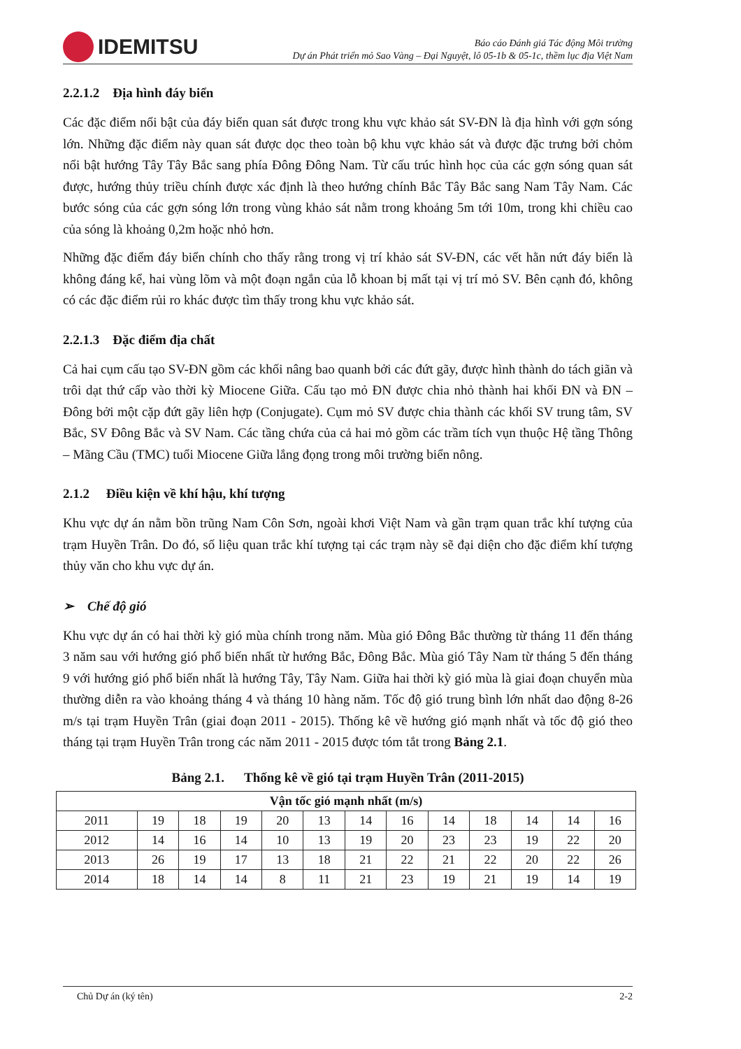IDEMITSU
Báo cáo Đánh giá Tác động Môi trường
Dự án Phát triển mỏ Sao Vàng – Đại Nguyệt, lô 05-1b & 05-1c, thềm lục địa Việt Nam
2.2.1.2 Địa hình đáy biển
Các đặc điểm nổi bật của đáy biển quan sát được trong khu vực khảo sát SV-ĐN là địa hình với gợn sóng lớn. Những đặc điểm này quan sát được dọc theo toàn bộ khu vực khảo sát và được đặc trưng bởi chỏm nổi bật hướng Tây Tây Bắc sang phía Đông Đông Nam. Từ cấu trúc hình học của các gợn sóng quan sát được, hướng thủy triều chính được xác định là theo hướng chính Bắc Tây Bắc sang Nam Tây Nam. Các bước sóng của các gợn sóng lớn trong vùng khảo sát nằm trong khoảng 5m tới 10m, trong khi chiều cao của sóng là khoảng 0,2m hoặc nhỏ hơn.
Những đặc điểm đáy biển chính cho thấy rằng trong vị trí khảo sát SV-ĐN, các vết hằn nứt đáy biển là không đáng kể, hai vùng lõm và một đoạn ngắn của lỗ khoan bị mất tại vị trí mỏ SV. Bên cạnh đó, không có các đặc điểm rủi ro khác được tìm thấy trong khu vực khảo sát.
2.2.1.3 Đặc điểm địa chất
Cả hai cụm cấu tạo SV-ĐN gồm các khối nâng bao quanh bởi các đứt gãy, được hình thành do tách giãn và trôi dạt thứ cấp vào thời kỳ Miocene Giữa. Cấu tạo mỏ ĐN được chia nhỏ thành hai khối ĐN và ĐN – Đông bởi một cặp đứt gãy liên hợp (Conjugate). Cụm mỏ SV được chia thành các khối SV trung tâm, SV Bắc, SV Đông Bắc và SV Nam. Các tầng chứa của cả hai mỏ gồm các trầm tích vụn thuộc Hệ tầng Thông – Mãng Cầu (TMC) tuổi Miocene Giữa lắng đọng trong môi trường biển nông.
2.1.2 Điều kiện về khí hậu, khí tượng
Khu vực dự án nằm bồn trũng Nam Côn Sơn, ngoài khơi Việt Nam và gần trạm quan trắc khí tượng của trạm Huyền Trân. Do đó, số liệu quan trắc khí tượng tại các trạm này sẽ đại diện cho đặc điểm khí tượng thủy văn cho khu vực dự án.
➢ Chế độ gió
Khu vực dự án có hai thời kỳ gió mùa chính trong năm. Mùa gió Đông Bắc thường từ tháng 11 đến tháng 3 năm sau với hướng gió phổ biến nhất từ hướng Bắc, Đông Bắc. Mùa gió Tây Nam từ tháng 5 đến tháng 9 với hướng gió phổ biến nhất là hướng Tây, Tây Nam. Giữa hai thời kỳ gió mùa là giai đoạn chuyển mùa thường diễn ra vào khoảng tháng 4 và tháng 10 hàng năm. Tốc độ gió trung bình lớn nhất dao động 8-26 m/s tại trạm Huyền Trân (giai đoạn 2011 - 2015). Thống kê về hướng gió mạnh nhất và tốc độ gió theo tháng tại trạm Huyền Trân trong các năm 2011 - 2015 được tóm tắt trong Bảng 2.1.
Bảng 2.1. Thống kê về gió tại trạm Huyền Trân (2011-2015)
| Vận tốc gió mạnh nhất (m/s) | | | | | | | | | | | | |
| --- | --- | --- | --- | --- | --- | --- | --- | --- | --- | --- | --- | --- |
| 2011 | 19 | 18 | 19 | 20 | 13 | 14 | 16 | 14 | 18 | 14 | 14 | 16 |
| 2012 | 14 | 16 | 14 | 10 | 13 | 19 | 20 | 23 | 23 | 19 | 22 | 20 |
| 2013 | 26 | 19 | 17 | 13 | 18 | 21 | 22 | 21 | 22 | 20 | 22 | 26 |
| 2014 | 18 | 14 | 14 | 8 | 11 | 21 | 23 | 19 | 21 | 19 | 14 | 19 |
Chủ Dự án (ký tên) 2-2